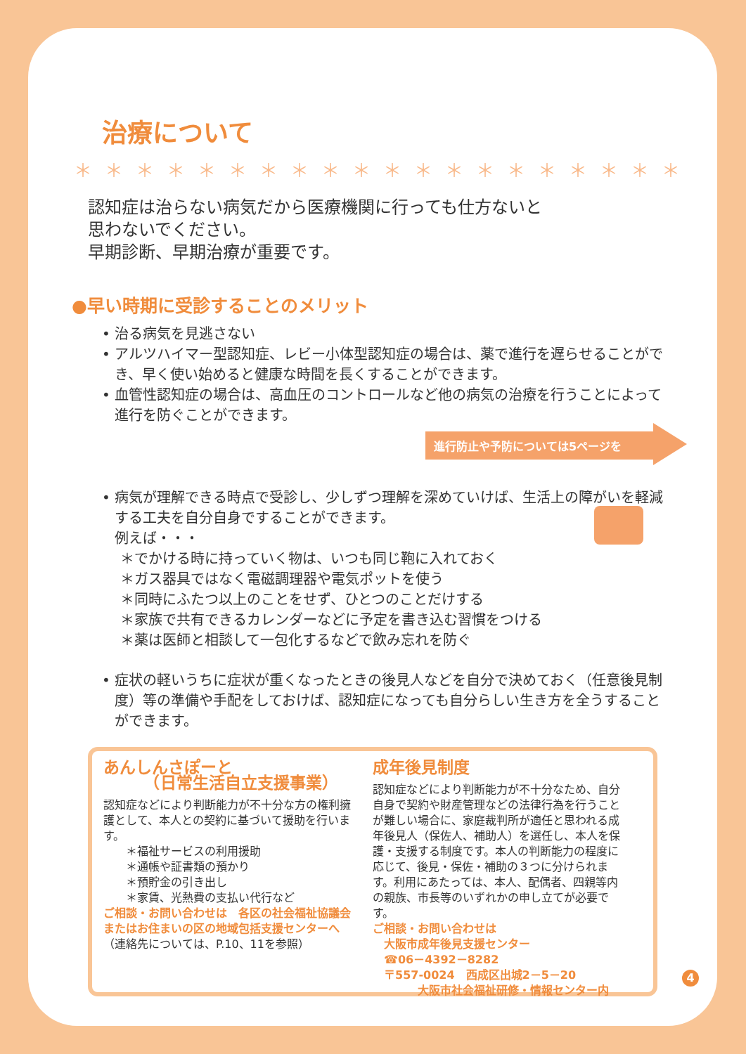治療について
＊＊＊＊＊＊＊＊＊＊＊＊＊＊＊＊＊＊＊＊
認知症は治らない病気だから医療機関に行っても仕方ないと
思わないでください。
早期診断、早期治療が重要です。
●早い時期に受診することのメリット
• 治る病気を見逃さない
• アルツハイマー型認知症、レビー小体型認知症の場合は、薬で進行を遅らせることができ、早く使い始めると健康な時間を長くすることができます。
• 血管性認知症の場合は、高血圧のコントロールなど他の病気の治療を行うことによって進行を防ぐことができます。
進行防止や予防については5ページを
• 病気が理解できる時点で受診し、少しずつ理解を深めていけば、生活上の障がいを軽減する工夫を自分自身ですることができます。
例えば・・・
＊でかける時に持っていく物は、いつも同じ鞄に入れておく
＊ガス器具ではなく電磁調理器や電気ポットを使う
＊同時にふたつ以上のことをせず、ひとつのことだけする
＊家族で共有できるカレンダーなどに予定を書き込む習慣をつける
＊薬は医師と相談して一包化するなどで飲み忘れを防ぐ
• 症状の軽いうちに症状が重くなったときの後見人などを自分で決めておく（任意後見制度）等の準備や手配をしておけば、認知症になっても自分らしい生き方を全うすることができます。
あんしんさぽーと
　　　（日常生活自立支援事業）
認知症などにより判断能力が不十分な方の権利擁護として、本人との契約に基づいて援助を行います。
　　＊福祉サービスの利用援助
　　＊通帳や証書類の預かり
　　＊預貯金の引き出し
　　＊家賃、光熱費の支払い代行など
ご相談・お問い合わせは　各区の社会福祉協議会またはお住まいの区の地域包括支援センターへ
（連絡先については、P.10、11を参照）
成年後見制度
認知症などにより判断能力が不十分なため、自分自身で契約や財産管理などの法律行為を行うことが難しい場合に、家庭裁判所が適任と思われる成年後見人（保佐人、補助人）を選任し、本人を保護・支援する制度です。本人の判断能力の程度に応じて、後見・保佐・補助の３つに分けられます。利用にあたっては、本人、配偶者、四親等内の親族、市長等のいずれかの申し立てが必要です。
ご相談・お問い合わせは
　大阪市成年後見支援センター
　☎06－4392－8282
　〒557-0024　西成区出城2－5－20
　　　　大阪市社会福祉研修・情報センター内
4